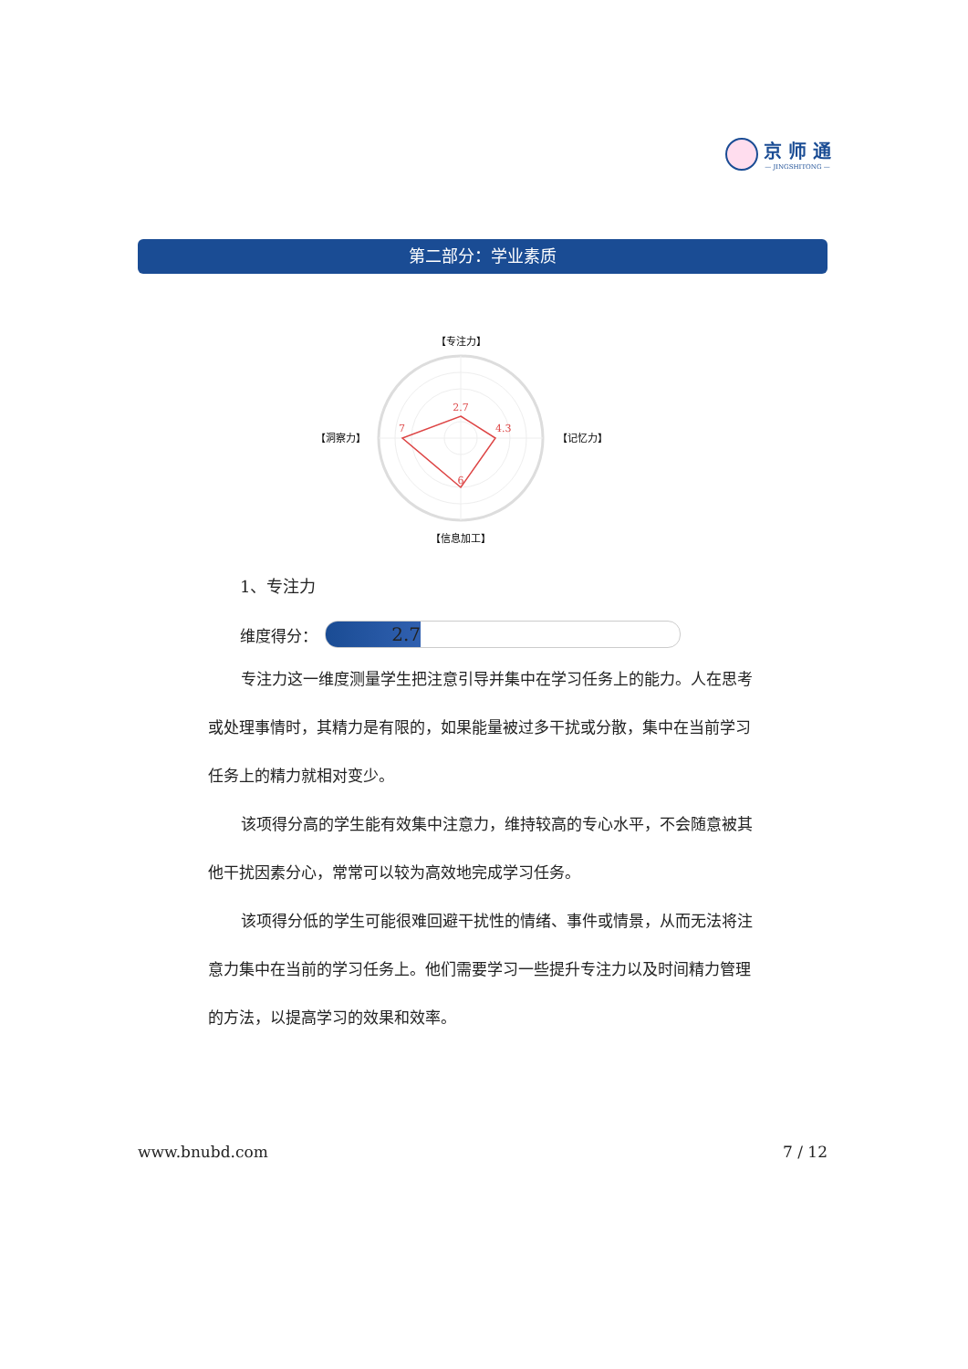京 师 通
— JINGSHITONG —
第二部分：学业素质
【专注力】
2.7
4.3
6
7
【洞察力】
【记忆力】
【信息加工】
1、专注力
维度得分：
2.7
专注力这一维度测量学生把注意引导并集中在学习任务上的能力。人在思考或处理事情时，其精力是有限的，如果能量被过多干扰或分散，集中在当前学习任务上的精力就相对变少。
该项得分高的学生能有效集中注意力，维持较高的专心水平，不会随意被其他干扰因素分心，常常可以较为高效地完成学习任务。
该项得分低的学生可能很难回避干扰性的情绪、事件或情景，从而无法将注意力集中在当前的学习任务上。他们需要学习一些提升专注力以及时间精力管理的方法，以提高学习的效果和效率。
www.bnubd.com 7 / 12